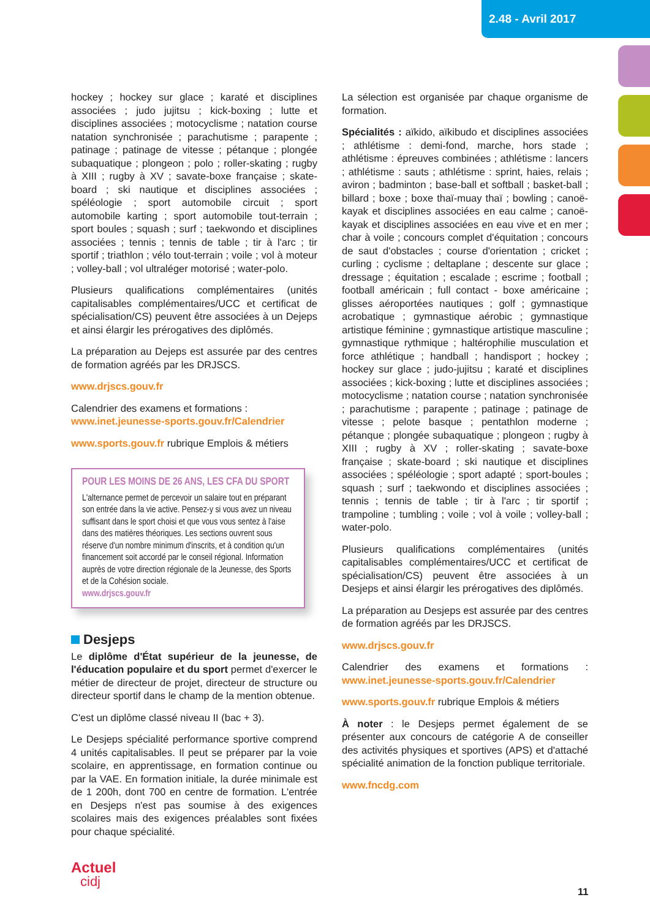2.48 - Avril 2017
hockey ; hockey sur glace ; karaté et disciplines associées ; judo jujitsu ; kick-boxing ; lutte et disciplines associées ; motocyclisme ; natation course natation synchronisée ; parachutisme ; parapente ; patinage ; patinage de vitesse ; pétanque ; plongée subaquatique ; plongeon ; polo ; roller-skating ; rugby à XIII ; rugby à XV ; savate-boxe française ; skate-board ; ski nautique et disciplines associées ; spéléologie ; sport automobile circuit ; sport automobile karting ; sport automobile tout-terrain ; sport boules ; squash ; surf ; taekwondo et disciplines associées ; tennis ; tennis de table ; tir à l'arc ; tir sportif ; triathlon ; vélo tout-terrain ; voile ; vol à moteur ; volley-ball ; vol ultraléger motorisé ; water-polo.
Plusieurs qualifications complémentaires (unités capitalisables complémentaires/UCC et certificat de spécialisation/CS) peuvent être associées à un Dejeps et ainsi élargir les prérogatives des diplômés.
La préparation au Dejeps est assurée par des centres de formation agréés par les DRJSCS.
www.drjscs.gouv.fr
Calendrier des examens et formations :
www.inet.jeunesse-sports.gouv.fr/Calendrier
www.sports.gouv.fr rubrique Emplois & métiers
POUR LES MOINS DE 26 ANS, LES CFA DU SPORT
L'alternance permet de percevoir un salaire tout en préparant son entrée dans la vie active. Pensez-y si vous avez un niveau suffisant dans le sport choisi et que vous vous sentez à l'aise dans des matières théoriques. Les sections ouvrent sous réserve d'un nombre minimum d'inscrits, et à condition qu'un financement soit accordé par le conseil régional. Information auprès de votre direction régionale de la Jeunesse, des Sports et de la Cohésion sociale.
www.drjscs.gouv.fr
Desjeps
Le diplôme d'État supérieur de la jeunesse, de l'éducation populaire et du sport permet d'exercer le métier de directeur de projet, directeur de structure ou directeur sportif dans le champ de la mention obtenue.
C'est un diplôme classé niveau II (bac + 3).
Le Desjeps spécialité performance sportive comprend 4 unités capitalisables. Il peut se préparer par la voie scolaire, en apprentissage, en formation continue ou par la VAE. En formation initiale, la durée minimale est de 1 200h, dont 700 en centre de formation. L'entrée en Desjeps n'est pas soumise à des exigences scolaires mais des exigences préalables sont fixées pour chaque spécialité.
La sélection est organisée par chaque organisme de formation.
Spécialités : aïkido, aïkibudo et disciplines associées ; athlétisme : demi-fond, marche, hors stade ; athlétisme : épreuves combinées ; athlétisme : lancers ; athlétisme : sauts ; athlétisme : sprint, haies, relais ; aviron ; badminton ; base-ball et softball ; basket-ball ; billard ; boxe ; boxe thaï-muay thaï ; bowling ; canoë-kayak et disciplines associées en eau calme ; canoë-kayak et disciplines associées en eau vive et en mer ; char à voile ; concours complet d'équitation ; concours de saut d'obstacles ; course d'orientation ; cricket ; curling ; cyclisme ; deltaplane ; descente sur glace ; dressage ; équitation ; escalade ; escrime ; football ; football américain ; full contact - boxe américaine ; glisses aéroportées nautiques ; golf ; gymnastique acrobatique ; gymnastique aérobic ; gymnastique artistique féminine ; gymnastique artistique masculine ; gymnastique rythmique ; haltérophilie musculation et force athlétique ; handball ; handisport ; hockey ; hockey sur glace ; judo-jujitsu ; karaté et disciplines associées ; kick-boxing ; lutte et disciplines associées ; motocyclisme ; natation course ; natation synchronisée ; parachutisme ; parapente ; patinage ; patinage de vitesse ; pelote basque ; pentathlon moderne ; pétanque ; plongée subaquatique ; plongeon ; rugby à XIII ; rugby à XV ; roller-skating ; savate-boxe française ; skate-board ; ski nautique et disciplines associées ; spéléologie ; sport adapté ; sport-boules ; squash ; surf ; taekwondo et disciplines associées ; tennis ; tennis de table ; tir à l'arc ; tir sportif ; trampoline ; tumbling ; voile ; vol à voile ; volley-ball ; water-polo.
Plusieurs qualifications complémentaires (unités capitalisables complémentaires/UCC et certificat de spécialisation/CS) peuvent être associées à un Desjeps et ainsi élargir les prérogatives des diplômés.
La préparation au Desjeps est assurée par des centres de formation agréés par les DRJSCS.
www.drjscs.gouv.fr
Calendrier des examens et formations : www.inet.jeunesse-sports.gouv.fr/Calendrier
www.sports.gouv.fr rubrique Emplois & métiers
À noter : le Desjeps permet également de se présenter aux concours de catégorie A de conseiller des activités physiques et sportives (APS) et d'attaché spécialité animation de la fonction publique territoriale.
www.fncdg.com
Actuel
cidj
11